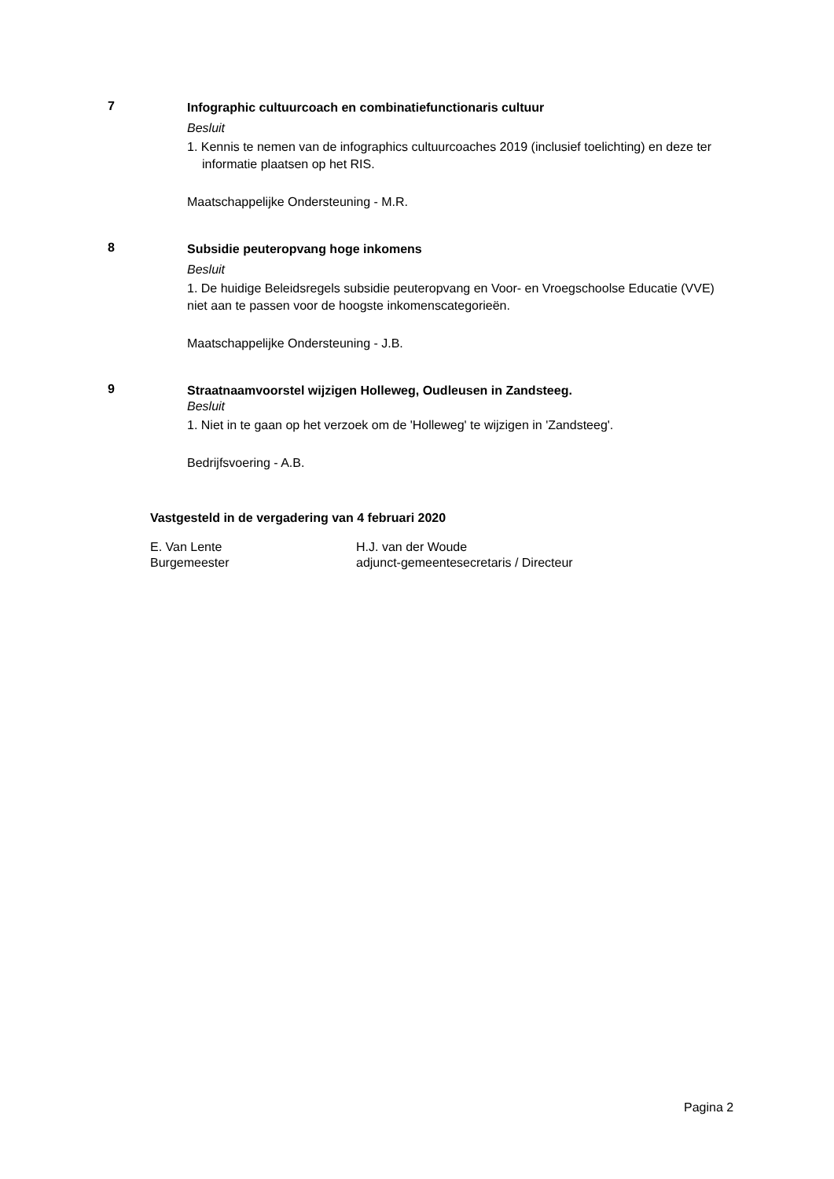7
Infographic cultuurcoach en combinatiefunctionaris cultuur
Besluit
1. Kennis te nemen van de infographics cultuurcoaches 2019 (inclusief toelichting) en deze ter informatie plaatsen op het RIS.
Maatschappelijke Ondersteuning - M.R.
8
Subsidie peuteropvang hoge inkomens
Besluit
1. De huidige Beleidsregels subsidie peuteropvang en Voor- en Vroegschoolse Educatie (VVE) niet aan te passen voor de hoogste inkomenscategorieën.
Maatschappelijke Ondersteuning - J.B.
9
Straatnaamvoorstel wijzigen Holleweg, Oudleusen in Zandsteeg.
Besluit
1. Niet in te gaan op het verzoek om de 'Holleweg' te wijzigen in 'Zandsteeg'.
Bedrijfsvoering - A.B.
Vastgesteld in de vergadering van 4 februari 2020
E. Van Lente
Burgemeester
H.J. van der Woude
adjunct-gemeentesecretaris / Directeur
Pagina 2